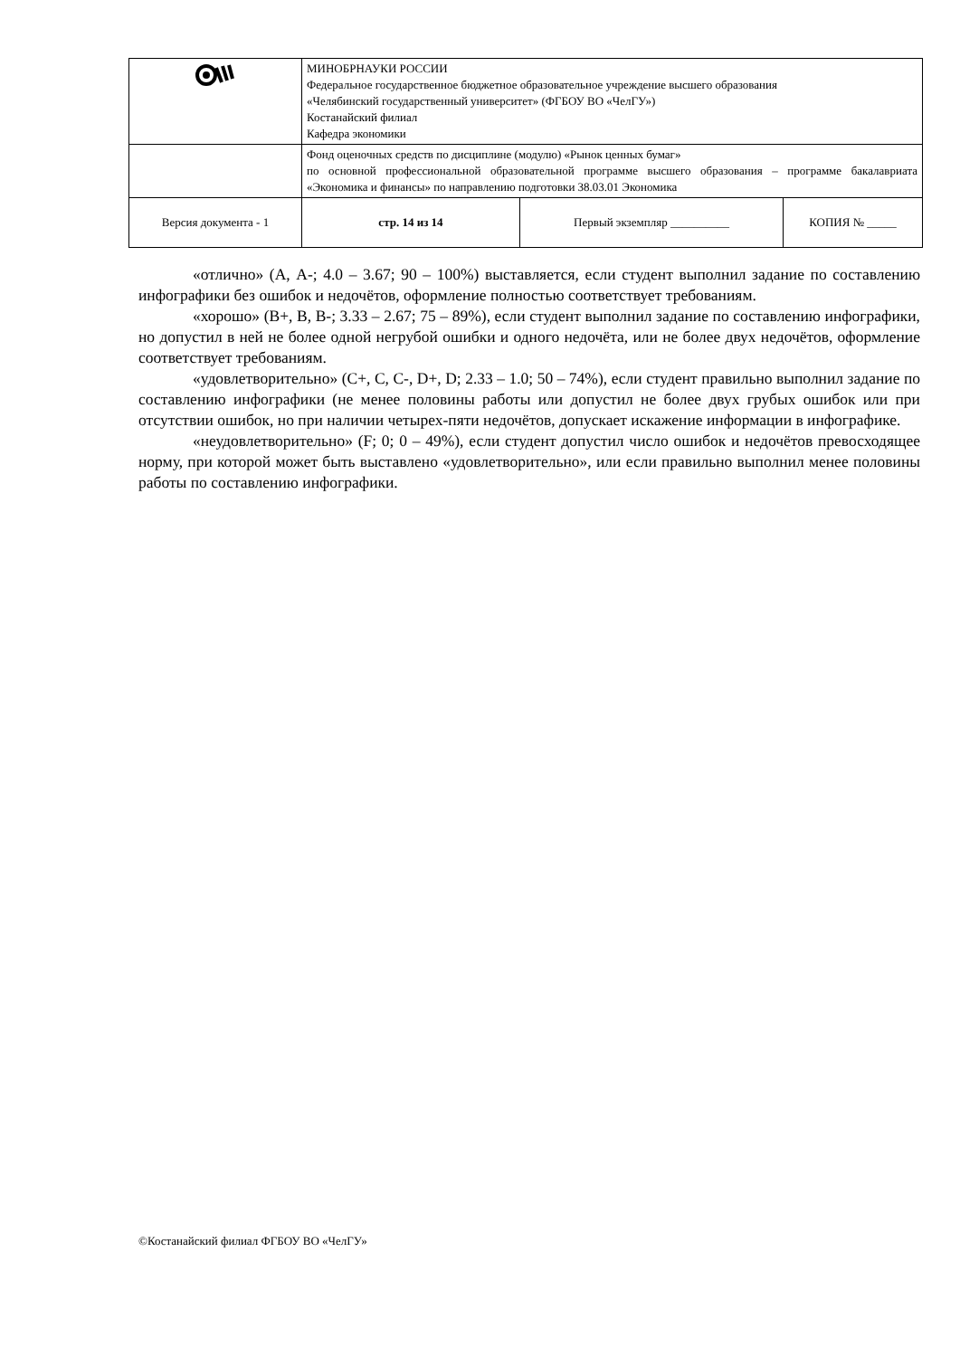| | МИНОБРНАУКИ РОССИИ Федеральное государственное бюджетное образовательное учреждение высшего образования «Челябинский государственный университет» (ФГБОУ ВО «ЧелГУ») Костанайский филиал Кафедра экономики | | |
| | Фонд оценочных средств по дисциплине (модулю) «Рынок ценных бумаг» по основной профессиональной образовательной программе высшего образования – программе бакалавриата «Экономика и финансы» по направлению подготовки 38.03.01 Экономика | | |
| Версия документа - 1 | стр. 14 из 14 | Первый экземпляр __________ | КОПИЯ № _____ |
«отлично» (А, А-; 4.0 – 3.67; 90 – 100%) выставляется, если студент выполнил задание по составлению инфографики без ошибок и недочётов, оформление полностью соответствует требованиям.
«хорошо» (В+, В, В-; 3.33 – 2.67; 75 – 89%), если студент выполнил задание по составлению инфографики, но допустил в ней не более одной негрубой ошибки и одного недочёта, или не более двух недочётов, оформление соответствует требованиям.
«удовлетворительно» (С+, С, С-, D+, D; 2.33 – 1.0; 50 – 74%), если студент правильно выполнил задание по составлению инфографики (не менее половины работы или допустил не более двух грубых ошибок или при отсутствии ошибок, но при наличии четырех-пяти недочётов, допускает искажение информации в инфографике.
«неудовлетворительно» (F; 0; 0 – 49%), если студент допустил число ошибок и недочётов превосходящее норму, при которой может быть выставлено «удовлетворительно», или если правильно выполнил менее половины работы по составлению инфографики.
©Костанайский филиал ФГБОУ ВО «ЧелГУ»